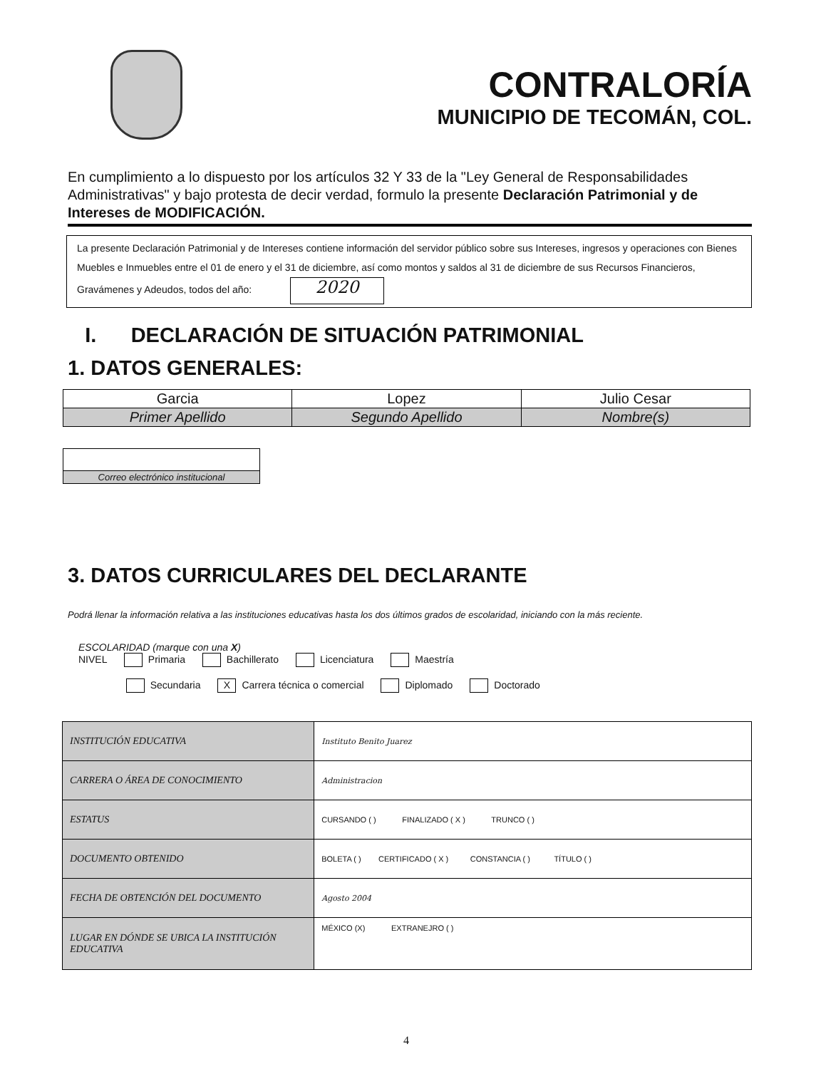CONTRALORÍA
MUNICIPIO DE TECOMÁN, COL.
En cumplimiento a lo dispuesto por los artículos 32 Y 33 de la "Ley General de Responsabilidades Administrativas" y bajo protesta de decir verdad, formulo la presente Declaración Patrimonial y de Intereses de MODIFICACIÓN.
La presente Declaración Patrimonial y de Intereses contiene información del servidor público sobre sus Intereses, ingresos y operaciones con Bienes Muebles e Inmuebles entre el 01 de enero y el 31 de diciembre, así como montos y saldos al 31 de diciembre de sus Recursos Financieros, Gravámenes y Adeudos, todos del año: 2020
I. DECLARACIÓN DE SITUACIÓN PATRIMONIAL
1. DATOS GENERALES:
| Garcia | Lopez | Julio Cesar |
| Primer Apellido | Segundo Apellido | Nombre(s) |
| Correo electrónico institucional |
3. DATOS CURRICULARES DEL DECLARANTE
Podrá llenar la información relativa a las instituciones educativas hasta los dos últimos grados de escolaridad, iniciando con la más reciente.
ESCOLARIDAD (marque con una X)
NIVEL Primaria Bachillerato Licenciatura Maestría
Secundaria X Carrera técnica o comercial Diplomado Doctorado
| INSTITUCIÓN EDUCATIVA | Instituto Benito Juarez |
| CARRERA O ÁREA DE CONOCIMIENTO | Administracion |
| ESTATUS | CURSANDO ( ) FINALIZADO ( X ) TRUNCO ( ) |
| DOCUMENTO OBTENIDO | BOLETA ( ) CERTIFICADO ( X ) CONSTANCIA ( ) TÍTULO ( ) |
| FECHA DE OBTENCIÓN DEL DOCUMENTO | Agosto 2004 |
| LUGAR EN DÓNDE SE UBICA LA INSTITUCIÓN EDUCATIVA | MÉXICO (X) EXTRANEJRO ( ) |
4